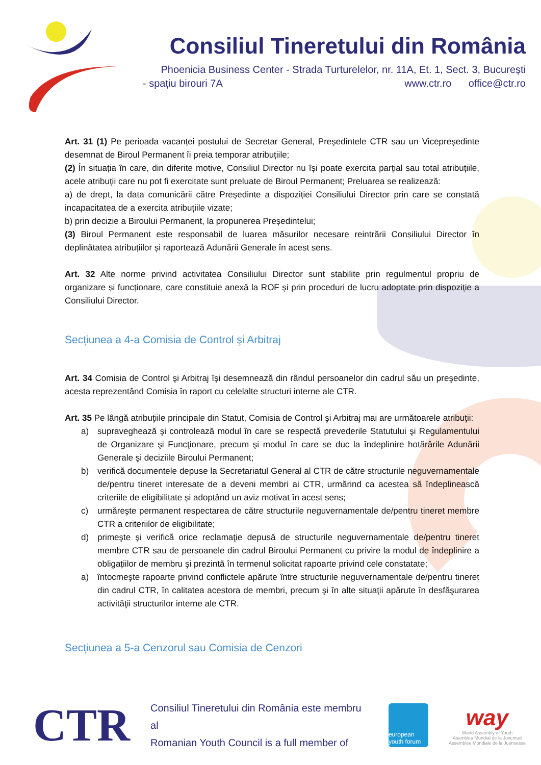Consiliul Tineretului din România
Phoenicia Business Center - Strada Turturelelor, nr. 11A, Et. 1, Sect. 3, București
- spațiu birouri 7A www.ctr.ro office@ctr.ro
Art. 31 (1) Pe perioada vacanței postului de Secretar General, Președintele CTR sau un Vicepreședinte desemnat de Biroul Permanent îi preia temporar atribuțiile;
(2) În situația în care, din diferite motive, Consiliul Director nu își poate exercita parțial sau total atribuțiile, acele atribuții care nu pot fi exercitate sunt preluate de Biroul Permanent; Preluarea se realizează:
a) de drept, la data comunicării către Președinte a dispoziției Consiliului Director prin care se constată incapacitatea de a exercita atribuțiile vizate;
b) prin decizie a Biroului Permanent, la propunerea Președintelui;
(3) Biroul Permanent este responsabil de luarea măsurilor necesare reintrării Consiliului Director în deplinătatea atribuțiilor și raportează Adunării Generale în acest sens.
Art. 32 Alte norme privind activitatea Consiliului Director sunt stabilite prin regulmentul propriu de organizare și funcționare, care constituie anexă la ROF și prin proceduri de lucru adoptate prin dispoziție a Consiliului Director.
Secțiunea a 4-a Comisia de Control şi Arbitraj
Art. 34 Comisia de Control şi Arbitraj îşi desemnează din rândul persoanelor din cadrul său un preşedinte, acesta reprezentând Comisia în raport cu celelalte structuri interne ale CTR.
Art. 35 Pe lângă atribuţiile principale din Statut, Comisia de Control şi Arbitraj mai are următoarele atribuţii:
a) supraveghează şi controlează modul în care se respectă prevederile Statutului şi Regulamentului de Organizare şi Funcţionare, precum şi modul în care se duc la îndeplinire hotărârile Adunării Generale şi deciziile Biroului Permanent;
b) verifică documentele depuse la Secretariatul General al CTR de către structurile neguvernamentale de/pentru tineret interesate de a deveni membri ai CTR, urmărind ca acestea să îndeplinească criteriile de eligibilitate și adoptând un aviz motivat în acest sens;
c) urmăreşte permanent respectarea de către structurile neguvernamentale de/pentru tineret membre CTR a criteriilor de eligibilitate;
d) primeşte şi verifică orice reclamaţie depusă de structurile neguvernamentale de/pentru tineret membre CTR sau de persoanele din cadrul Biroului Permanent cu privire la modul de îndeplinire a obligațiilor de membru şi prezintă în termenul solicitat rapoarte privind cele constatate;
a) întocmeşte rapoarte privind conflictele apărute între structurile neguvernamentale de/pentru tineret din cadrul CTR, în calitatea acestora de membri, precum şi în alte situaţii apărute în desfăşurarea activităţii structurilor interne ale CTR.
Secțiunea a 5-a Cenzorul sau Comisia de Cenzori
CTR
Consiliul Tineretului din România este membru al
Romanian Youth Council is a full member of
european youth forum
way
World Assembly of Youth
Asamblea Mundial de la Juventud
Assemblee Mondiale de la Juensesse